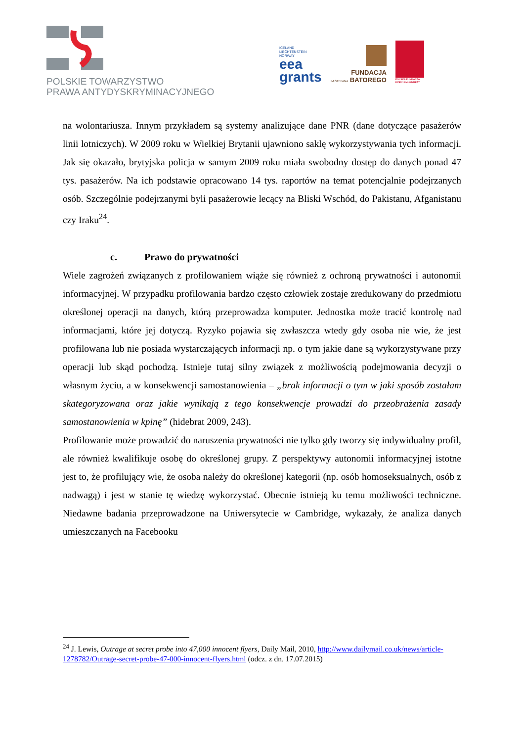POLSKIE TOWARZYSTWO
PRAWA ANTYDYSKRYMINACYJNEGO
ICELAND
LIECHTENSTEIN
NORWAY
eea
grants
FUNDACJA
IM.STEFANA BATOREGO
POLSKA FUNDACJA
DZIECI I MŁODZIEŻY
na wolontariusza. Innym przykładem są systemy analizujące dane PNR (dane dotyczące pasażerów linii lotniczych). W 2009 roku w Wielkiej Brytanii ujawniono saklę wykorzystywania tych informacji. Jak się okazało, brytyjska policja w samym 2009 roku miała swobodny dostęp do danych ponad 47 tys. pasażerów. Na ich podstawie opracowano 14 tys. raportów na temat potencjalnie podejrzanych osób. Szczególnie podejrzanymi byli pasażerowie lecący na Bliski Wschód, do Pakistanu, Afganistanu czy Iraku<sup>24</sup>.
c. Prawo do prywatności
Wiele zagrożeń związanych z profilowaniem wiąże się również z ochroną prywatności i autonomii informacyjnej. W przypadku profilowania bardzo często człowiek zostaje zredukowany do przedmiotu określonej operacji na danych, którą przeprowadza komputer. Jednostka może tracić kontrolę nad informacjami, które jej dotyczą. Ryzyko pojawia się zwłaszcza wtedy gdy osoba nie wie, że jest profilowana lub nie posiada wystarczających informacji np. o tym jakie dane są wykorzystywane przy operacji lub skąd pochodzą. Istnieje tutaj silny związek z możliwością podejmowania decyzji o własnym życiu, a w konsekwencji samostanowienia – „brak informacji o tym w jaki sposób zostałam skategoryzowana oraz jakie wynikają z tego konsekwencje prowadzi do przeobrażenia zasady samostanowienia w kpinę” (hidebrat 2009, 243).
Profilowanie może prowadzić do naruszenia prywatności nie tylko gdy tworzy się indywidualny profil, ale również kwalifikuje osobę do określonej grupy. Z perspektywy autonomii informacyjnej istotne jest to, że profilujący wie, że osoba należy do określonej kategorii (np. osób homoseksualnych, osób z nadwagą) i jest w stanie tę wiedzę wykorzystać. Obecnie istnieją ku temu możliwości techniczne. Niedawne badania przeprowadzone na Uniwersytecie w Cambridge, wykazały, że analiza danych umieszczanych na Facebooku
<sup>24</sup> J. Lewis, Outrage at secret probe into 47,000 innocent flyers, Daily Mail, 2010, http://www.dailymail.co.uk/news/article-1278782/Outrage-secret-probe-47-000-innocent-flyers.html (odcz. z dn. 17.07.2015)